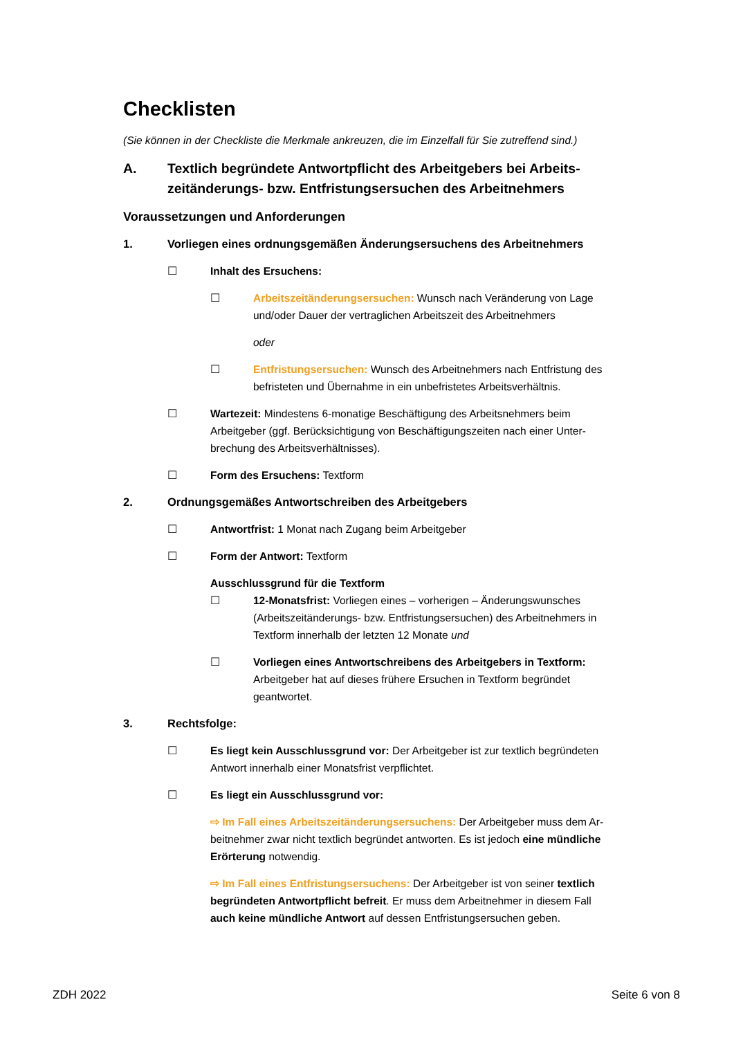Checklisten
(Sie können in der Checkliste die Merkmale ankreuzen, die im Einzelfall für Sie zutreffend sind.)
A. Textlich begründete Antwortpflicht des Arbeitgebers bei Arbeits­zeitänderungs- bzw. Entfristungsersuchen des Arbeitnehmers
Voraussetzungen und Anforderungen
1. Vorliegen eines ordnungsgemäßen Änderungsersuchens des Arbeitnehmers
☐ Inhalt des Ersuchens:
☐ Arbeitszeitänderungsersuchen: Wunsch nach Veränderung von Lage und/oder Dauer der vertraglichen Arbeitszeit des Arbeitnehmers
oder
☐ Entfristungsersuchen: Wunsch des Arbeitnehmers nach Entfristung des befristeten und Übernahme in ein unbefristetes Arbeitsverhältnis.
☐ Wartezeit: Mindestens 6-monatige Beschäftigung des Arbeitsnehmers beim Arbeitgeber (ggf. Berücksichtigung von Beschäftigungszeiten nach einer Unter­brechung des Arbeitsverhältnisses).
☐ Form des Ersuchens: Textform
2. Ordnungsgemäßes Antwortschreiben des Arbeitgebers
☐ Antwortfrist: 1 Monat nach Zugang beim Arbeitgeber
☐ Form der Antwort: Textform
Ausschlussgrund für die Textform
☐ 12-Monatsfrist: Vorliegen eines – vorherigen – Änderungswunsches (Arbeitszeitänderungs- bzw. Entfristungsersuchen) des Arbeitnehmers in Textform innerhalb der letzten 12 Monate und
☐ Vorliegen eines Antwortschreibens des Arbeitgebers in Textform: Arbeitgeber hat auf dieses frühere Ersuchen in Textform begründet geantwortet.
3. Rechtsfolge:
☐ Es liegt kein Ausschlussgrund vor: Der Arbeitgeber ist zur textlich begründeten Antwort innerhalb einer Monatsfrist verpflichtet.
☐ Es liegt ein Ausschlussgrund vor:
⇨ Im Fall eines Arbeitszeitänderungsersuchens: Der Arbeitgeber muss dem Ar­beitnehmer zwar nicht textlich begründet antworten. Es ist jedoch eine mündli­che Erörterung notwendig.
⇨ Im Fall eines Entfristungsersuchens: Der Arbeitgeber ist von seiner textlich begründeten Antwortpflicht befreit. Er muss dem Arbeitnehmer in diesem Fall auch keine mündliche Antwort auf dessen Entfristungsersuchen geben.
ZDH 2022 Seite 6 von 8